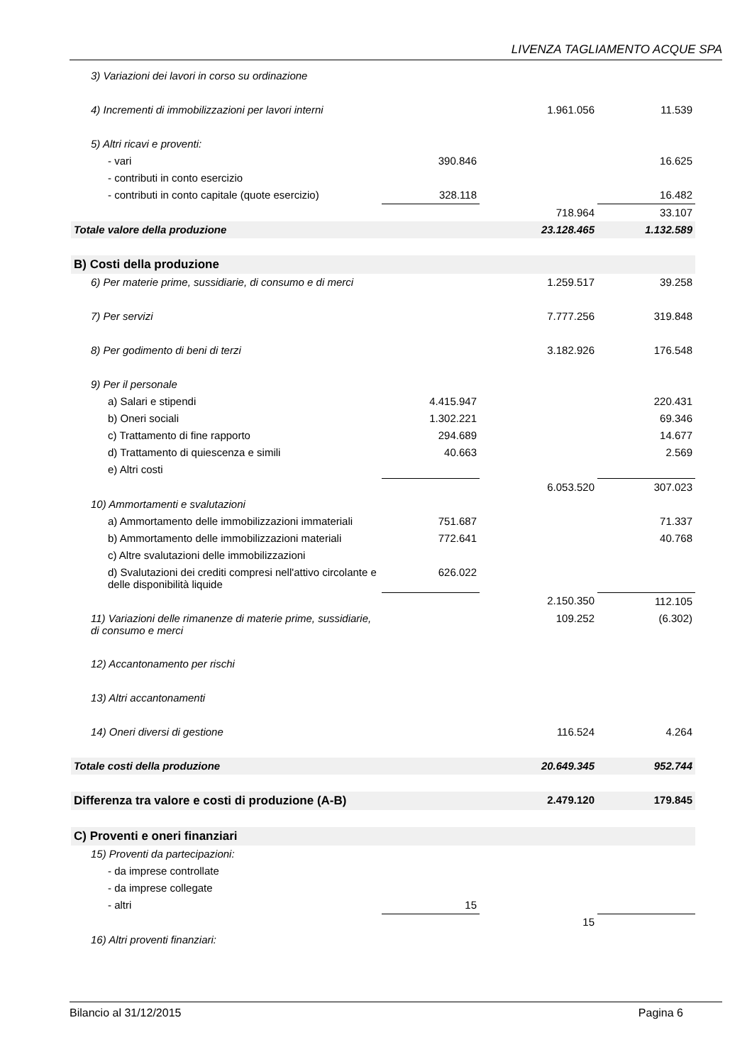LIVENZA TAGLIAMENTO ACQUE SPA
| 3) Variazioni dei lavori in corso su ordinazione | | | | |
| 4) Incrementi di immobilizzazioni per lavori interni | | | 1.961.056 | 11.539 |
| 5) Altri ricavi e proventi: | | | | |
| - vari | 390.846 | | | 16.625 |
| - contributi in conto esercizio | | | | |
| - contributi in conto capitale (quote esercizio) | 328.118 | | | 16.482 |
| | | | 718.964 | 33.107 |
| Totale valore della produzione | | | 23.128.465 | 1.132.589 |
| B) Costi della produzione | | | | |
| 6) Per materie prime, sussidiarie, di consumo e di merci | | | 1.259.517 | 39.258 |
| 7) Per servizi | | | 7.777.256 | 319.848 |
| 8) Per godimento di beni di terzi | | | 3.182.926 | 176.548 |
| 9) Per il personale | | | | |
| a) Salari e stipendi | 4.415.947 | | | 220.431 |
| b) Oneri sociali | 1.302.221 | | | 69.346 |
| c) Trattamento di fine rapporto | 294.689 | | | 14.677 |
| d) Trattamento di quiescenza e simili | 40.663 | | | 2.569 |
| e) Altri costi | | | | |
| | | | 6.053.520 | 307.023 |
| 10) Ammortamenti e svalutazioni | | | | |
| a) Ammortamento delle immobilizzazioni immateriali | 751.687 | | | 71.337 |
| b) Ammortamento delle immobilizzazioni materiali | 772.641 | | | 40.768 |
| c) Altre svalutazioni delle immobilizzazioni | | | | |
| d) Svalutazioni dei crediti compresi nell'attivo circolante e delle disponibilità liquide | 626.022 | | | |
| | | | 2.150.350 | 112.105 |
| 11) Variazioni delle rimanenze di materie prime, sussidiarie, di consumo e merci | | | 109.252 | (6.302) |
| 12) Accantonamento per rischi | | | | |
| 13) Altri accantonamenti | | | | |
| 14) Oneri diversi di gestione | | | 116.524 | 4.264 |
| Totale costi della produzione | | | 20.649.345 | 952.744 |
| Differenza tra valore e costi di produzione (A-B) | | | 2.479.120 | 179.845 |
| C) Proventi e oneri finanziari | | | | |
| 15) Proventi da partecipazioni: | | | | |
| - da imprese controllate | | | | |
| - da imprese collegate | | | | |
| - altri | 15 | | | |
| | | | 15 | |
| 16) Altri proventi finanziari: | | | | |
Bilancio al 31/12/2015 Pagina 6